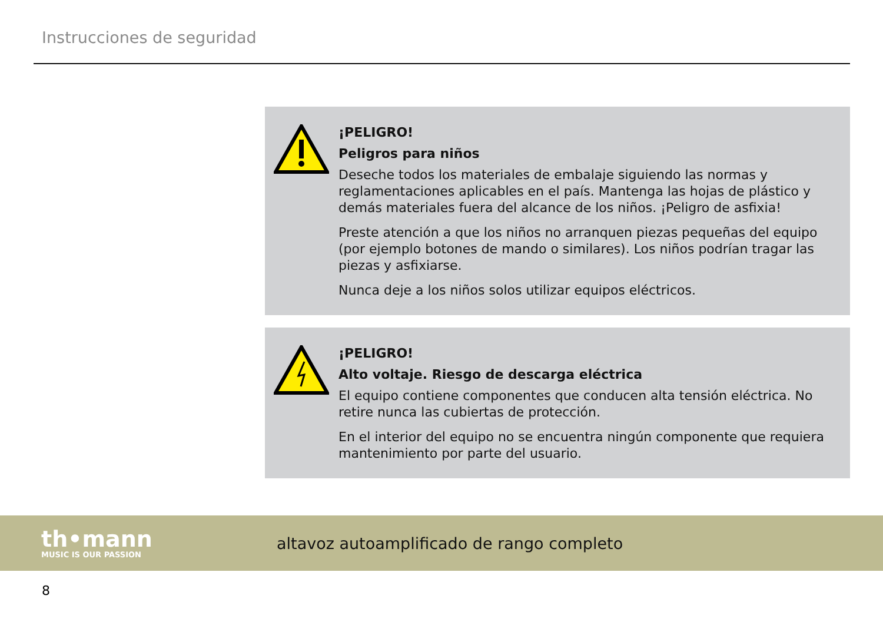Instrucciones de seguridad
¡PELIGRO!
Peligros para niños
Deseche todos los materiales de embalaje siguiendo las normas y reglamenta­ciones aplicables en el país. Mantenga las hojas de plástico y demás materiales fuera del alcance de los niños. ¡Peligro de asfixia!
Preste atención a que los niños no arranquen piezas pequeñas del equipo (por ejemplo botones de mando o similares). Los niños podrían tragar las piezas y asfi­xiarse.
Nunca deje a los niños solos utilizar equipos eléctricos.
¡PELIGRO!
Alto voltaje. Riesgo de descarga eléctrica
El equipo contiene componentes que conducen alta tensión eléctrica. No retire nunca las cubiertas de protección.
En el interior del equipo no se encuentra ningún componente que requiera man­tenimiento por parte del usuario.
th•mann
MUSIC IS OUR PASSION
altavoz autoamplificado de rango completo
8